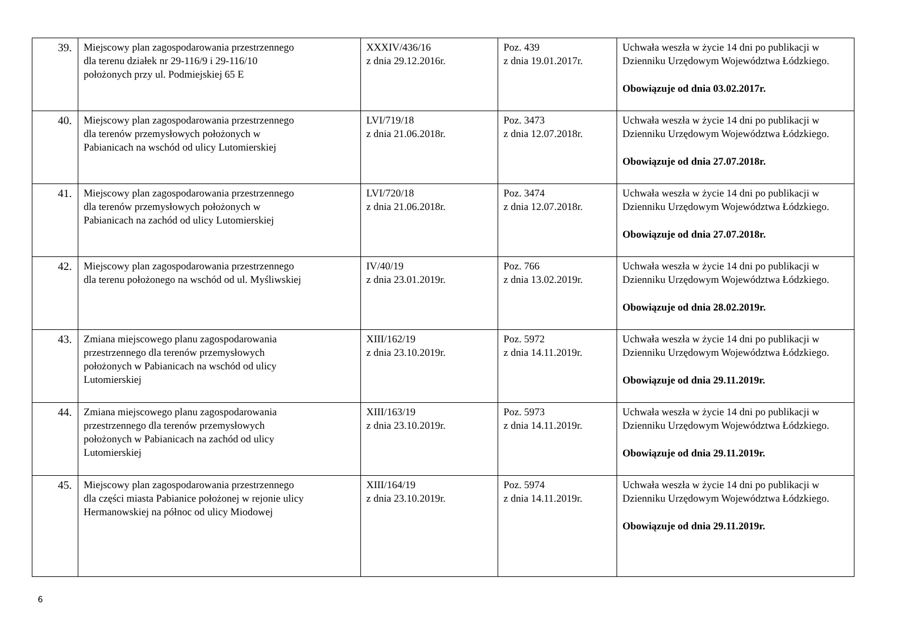| 39. | Miejscowy plan zagospodarowania przestrzennego dla terenu działek nr 29-116/9 i 29-116/10 położonych przy ul. Podmiejskiej 65 E | XXXIV/436/16 z dnia 29.12.2016r. | Poz. 439 z dnia 19.01.2017r. | Uchwała weszła w życie 14 dni po publikacji w Dzienniku Urzędowym Województwa Łódzkiego. Obowiązuje od dnia 03.02.2017r. |
| 40. | Miejscowy plan zagospodarowania przestrzennego dla terenów przemysłowych położonych w Pabianicach na wschód od ulicy Lutomierskiej | LVI/719/18 z dnia 21.06.2018r. | Poz. 3473 z dnia 12.07.2018r. | Uchwała weszła w życie 14 dni po publikacji w Dzienniku Urzędowym Województwa Łódzkiego. Obowiązuje od dnia 27.07.2018r. |
| 41. | Miejscowy plan zagospodarowania przestrzennego dla terenów przemysłowych położonych w Pabianicach na zachód od ulicy Lutomierskiej | LVI/720/18 z dnia 21.06.2018r. | Poz. 3474 z dnia 12.07.2018r. | Uchwała weszła w życie 14 dni po publikacji w Dzienniku Urzędowym Województwa Łódzkiego. Obowiązuje od dnia 27.07.2018r. |
| 42. | Miejscowy plan zagospodarowania przestrzennego dla terenu położonego na wschód od ul. Myśliwskiej | IV/40/19 z dnia 23.01.2019r. | Poz. 766 z dnia 13.02.2019r. | Uchwała weszła w życie 14 dni po publikacji w Dzienniku Urzędowym Województwa Łódzkiego. Obowiązuje od dnia 28.02.2019r. |
| 43. | Zmiana miejscowego planu zagospodarowania przestrzennego dla terenów przemysłowych położonych w Pabianicach na wschód od ulicy Lutomierskiej | XIII/162/19 z dnia 23.10.2019r. | Poz. 5972 z dnia 14.11.2019r. | Uchwała weszła w życie 14 dni po publikacji w Dzienniku Urzędowym Województwa Łódzkiego. Obowiązuje od dnia 29.11.2019r. |
| 44. | Zmiana miejscowego planu zagospodarowania przestrzennego dla terenów przemysłowych położonych w Pabianicach na zachód od ulicy Lutomierskiej | XIII/163/19 z dnia 23.10.2019r. | Poz. 5973 z dnia 14.11.2019r. | Uchwała weszła w życie 14 dni po publikacji w Dzienniku Urzędowym Województwa Łódzkiego. Obowiązuje od dnia 29.11.2019r. |
| 45. | Miejscowy plan zagospodarowania przestrzennego dla części miasta Pabianice położonej w rejonie ulicy Hermanowskiej na północ od ulicy Miodowej | XIII/164/19 z dnia 23.10.2019r. | Poz. 5974 z dnia 14.11.2019r. | Uchwała weszła w życie 14 dni po publikacji w Dzienniku Urzędowym Województwa Łódzkiego. Obowiązuje od dnia 29.11.2019r. |
6